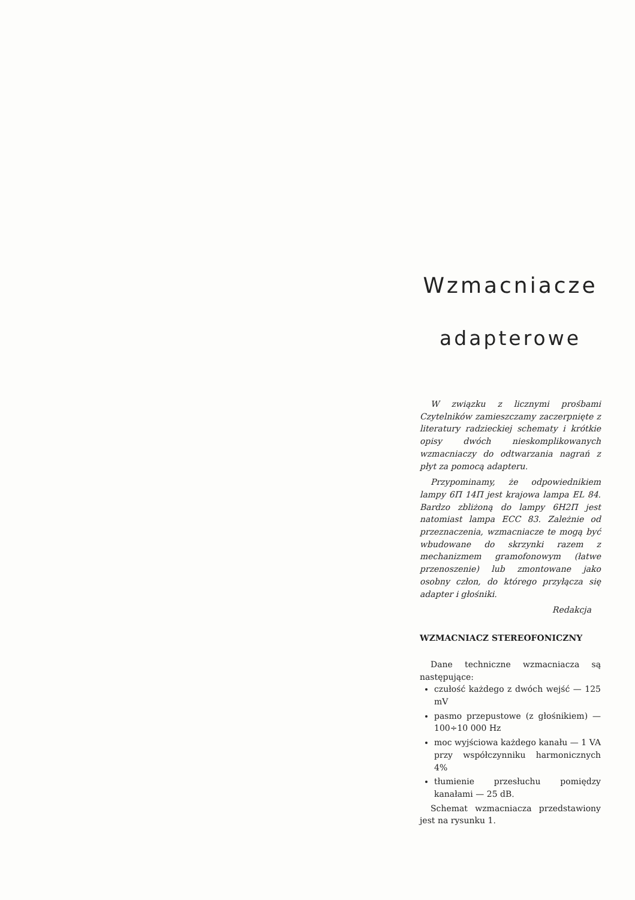Wzmacniacze
adapterowe
W związku z licznymi prośbami Czytelników zamieszczamy zaczerpnięte z literatury radzieckiej schematy i krótkie opisy dwóch nieskomplikowanych wzmacniaczy do odtwarzania nagrań z płyt za pomocą adapteru.
Przypominamy, że odpowiednikiem lampy 6П 14П jest krajowa lampa EL 84. Bardzo zbliżoną do lampy 6H2П jest natomiast lampa ECC 83. Zależnie od przeznaczenia, wzmacniacze te mogą być wbudowane do skrzynki razem z mechanizmem gramofonowym (łatwe przenoszenie) lub zmontowane jako osobny człon, do którego przyłącza się adapter i głośniki.
Redakcja
WZMACNIACZ STEREOFONICZNY
Dane techniczne wzmacniacza są następujące:
czułość każdego z dwóch wejść — 125 mV
pasmo przepustowe (z głośnikiem) — 100÷10 000 Hz
moc wyjściowa każdego kanału — 1 VA przy współczynniku harmonicznych 4%
tłumienie przesłuchu pomiędzy kanałami — 25 dB.
Schemat wzmacniacza przedstawiony jest na rysunku 1.